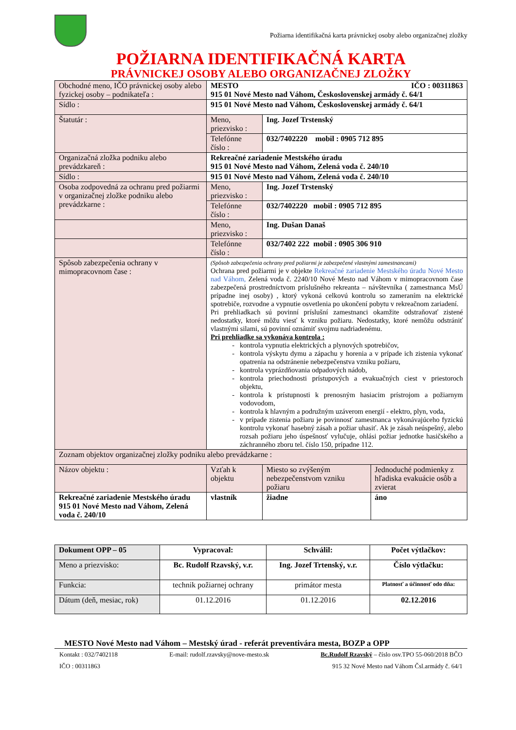Požiarna identifikačná karta právnickej osoby alebo organizačnej zložky
POŽIARNA IDENTIFIKAČNÁ KARTA
PRÁVNICKEJ OSOBY ALEBO ORGANIZAČNEJ ZLOŽKY
| Obchodné meno, IČO právnickej osoby alebo fyzickej osoby – podnikateľa : | MESTO IČO : 00311863 915 01 Nové Mesto nad Váhom, Československej armády č. 64/1 | | |
| Sídlo : | 915 01 Nové Mesto nad Váhom, Československej armády č. 64/1 | | |
| Štatutár : | Meno, priezvisko : | Ing. Jozef Trstenský | |
| | Telefónne číslo : | 032/7402220 mobil : 0905 712 895 | |
| Organizačná zložka podniku alebo prevádzkareň : | Rekreačné zariadenie Mestského úradu 915 01 Nové Mesto nad Váhom, Zelená voda č. 240/10 | | |
| Sídlo : | 915 01 Nové Mesto nad Váhom, Zelená voda č. 240/10 | | |
| Osoba zodpovedná za ochranu pred požiarmi v organizačnej zložke podniku alebo prevádzkarne : | Meno, priezvisko : | Ing. Jozef Trstenský | |
| | Telefónne číslo : | 032/7402220 mobil : 0905 712 895 | |
| | Meno, priezvisko : | Ing. Dušan Današ | |
| | Telefónne číslo : | 032/7402 222 mobil : 0905 306 910 | |
| Spôsob zabezpečenia ochrany v mimopracovnom čase : | (Spôsob zabezpečenia ochrany pred požiarmi je zabezpečené vlastnými zamestnancami) Ochrana pred požiarmi je v objekte Rekreačné zariadenie Mestského úradu Nové Mesto nad Váhom, Zelená voda č. 2240/10 Nové Mesto nad Váhom v mimopracovnom čase zabezpečená prostredníctvom príslušného rekreanta – návštevníka ( zamestnanca MsÚ prípadne inej osoby) , ktorý vykoná celkovú kontrolu so zameraním na elektrické spotrebiče, rozvodne a vypnutie osvetlenia po ukončení pobytu v rekreačnom zariadení. Pri prehliadkach sú povinní príslušní zamestnanci okamžite odstraňovať zistené nedostatky, ktoré môžu viesť k vzniku požiaru. Nedostatky, ktoré nemôžu odstrániť vlastnými silami, sú povinní oznámiť svojmu nadriadenému. Pri prehliadke sa vykonáva kontrola : kontrola vypnutia elektrických a plynových spotrebičov, kontrola výskytu dymu a zápachu y horenia a v prípade ich zistenia vykonať opatrenia na odstránenie nebezpečenstva vzniku požiaru, kontrola vyprázdňovania odpadových nádob, kontrola priechodnosti prístupových a evakuačných ciest v priestoroch objektu, kontrola k prístupnosti k prenosným hasiacim prístrojom a požiarnym vodovodom, kontrola k hlavným a podružným uzáverom energií - elektro, plyn, voda, v prípade zistenia požiaru je povinnosť zamestnanca vykonávajúceho fyzickú kontrolu vykonať hasebný zásah a požiar uhasiť. Ak je zásah neúspešný, alebo rozsah požiaru jeho úspešnosť vylučuje, ohlási požiar jednotke hasičského a záchranného zboru tel. číslo 150, prípadne 112. | | |
| Zoznam objektov organizačnej zložky podniku alebo prevádzkarne : | | | |
| Názov objektu : | Vzťah k objektu | Miesto so zvýšeným nebezpečenstvom vzniku požiaru | Jednoduché podmienky z hľadiska evakuácie osôb a zvierat |
| Rekreačné zariadenie Mestského úradu 915 01 Nové Mesto nad Váhom, Zelená voda č. 240/10 | vlastník | žiadne | áno |
| Dokument OPP – 05 | Vypracoval: | Schválil: | Počet výtlačkov: |
| Meno a priezvisko: | Bc. Rudolf Rzavský, v.r. | Ing. Jozef Trtenský, v.r. | Číslo výtlačku: |
| Funkcia: | technik požiarnej ochrany | primátor mesta | Platnosť a účinnosť odo dňa: |
| Dátum (deň, mesiac, rok) | 01.12.2016 | 01.12.2016 | 02.12.2016 |
MESTO Nové Mesto nad Váhom – Mestský úrad - referát preventivára mesta, BOZP a OPP
Kontakt : 032/7402118 E-mail: rudolf.rzavsky@nove-mesto.sk Bc.Rudolf Rzavský – číslo osv.TPO 55-060/2018 BČO
IČO : 00311863 915 32 Nové Mesto nad Váhom Čsl.armády č. 64/1